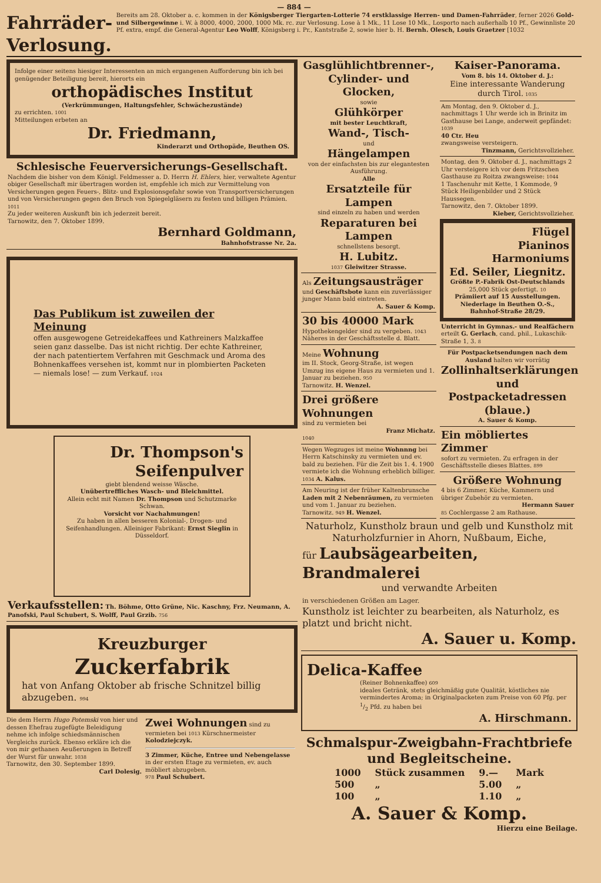— 884 —
Fahrräder-Verlosung.
Bereits am 28. Oktober a. c. kommen in der Königsberger Tiergarten-Lotterie 74 erstklassige Herren- und Damen-Fahrräder, ferner 2026 Gold- und Silbergewinne i. W. à 8000, 4000, 2000, 1000 Mk. rc. zur Verlosung. Lose à 1 Mk., 11 Lose 10 Mk., Losporto nach außerhalb 10 Pf., Gewinnliste 20 Pf. extra, empf. die General-Agentur Leo Wolff, Königsberg i. Pr., Kantstraße 2, sowie hier b. H. Bernh. Olesch, Louis Graetzer [1032
Infolge einer seitens hiesiger Interessenten an mich ergangenen Aufforderung bin ich bei genügender Beteiligung bereit, hierorts ein
orthopädisches Institut
(Verkrümmungen, Haltungsfehler, Schwächezustände)
zu errichten. 1001
Mitteilungen erbeten an
Dr. Friedmann,
Kinderarzt und Orthopäde, Beuthen OS.
Schlesische Feuerversicherungs-Gesellschaft.
Nachdem die bisher von dem Königl. Feldmesser a. D. Herrn H. Ehlers, hier, verwaltete Agentur obiger Gesellschaft mir übertragen worden ist, empfehle ich mich zur Vermittelung von Versicherungen gegen Feuers-, Blitz- und Explosionsgefahr sowie von Transportversicherungen und von Versicherungen gegen den Bruch von Spiegelgläsern zu festen und billigen Prämien. 1011
Zu jeder weiteren Auskunft bin ich jederzeit bereit.
Tarnowitz, den 7. Oktober 1899.
Bernhard Goldmann,
Bahnhofstrasse Nr. 2a.
Das Publikum ist zuweilen der Meinung
offen ausgewogene Getreidekaffees und Kathreiners Malzkaffee seien ganz dasselbe. Das ist nicht richtig. Der echte Kathreiner, der nach patentiertem Verfahren mit Geschmack und Aroma des Bohnenkaffees versehen ist, kommt nur in plombierten Packeten — niemals lose! — zum Verkauf. 1024
Dr. Thompson's Seifenpulver
giebt blendend weisse Wäsche.
Unübertreffliches Wasch- und Bleichmittel.
Allein echt mit Namen Dr. Thompson und Schutzmarke Schwan.
Vorsicht vor Nachahmungen!
Zu haben in allen besseren Kolonial-, Drogen- und Seifenhandlungen. Alleiniger Fabrikant: Ernst Sieglin in Düsseldorf.
Verkaufsstellen: Th. Böhme, Otto Grüne, Nic. Kaschny, Frz. Neumann, A. Panofski, Paul Schubert, S. Wolff, Paul Grzib. 756
Kreuzburger
Zuckerfabrik
hat von Anfang Oktober ab frische Schnitzel billig abzugeben. 994
Die dem Herrn Hugo Potemski von hier und dessen Ehefrau zugefügte Beleidigung nehme ich infolge schiedsmännischen Vergleichs zurück. Ebenso erkläre ich die von mir gethanen Aeußerungen in Betreff der Wurst für unwahr. 1038
Tarnowitz, den 30. September 1899.
Carl Dolesig.
Zwei Wohnungen sind zu vermieten bei 1013 Kürschnermeister Kolodziejczyk.
3 Zimmer, Küche, Entree und Nebengelasse in der ersten Etage zu vermieten, ev. auch möbliert abzugeben.
978 Paul Schubert.
Gasglühlichtbrenner-, Cylinder- und Glocken,
sowie
Glühkörper
mit bester Leuchtkraft,
Wand-, Tisch-
und
Hängelampen
von der einfachsten bis zur elegantesten Ausführung.
Alle
Ersatzteile für Lampen
sind einzeln zu haben und werden
Reparaturen bei Lampen
schnellstens besorgt.
H. Lubitz.
1037 Gleiwitzer Strasse.
Als Zeitungsausträger und Geschäftsbote kann ein zuverlässiger junger Mann bald eintreten.
A. Sauer & Komp.
30 bis 40000 Mark
Hypothekengelder sind zu vergeben. 1043
Näheres in der Geschäftsstelle d. Blatt.
Meine Wohnung
im II. Stock, Georg-Straße, ist wegen Umzug ins eigene Haus zu vermieten und 1. Januar zu beziehen. 950
Tarnowitz. H. Wenzel.
Drei größere Wohnungen
sind zu vermieten bei
Franz Michatz.
1040
Wegen Wegzuges ist meine Wohnnng bei Herrn Katschinsky zu vermieten und ev. bald zu beziehen. Für die Zeit bis 1. 4. 1900 vermiete ich die Wohnung erheblich billiger.
1034 A. Kalus.
Am Neuring ist der früher Kaltenbrunsche Laden mit 2 Nebenräumen, zu vermieten und vom 1. Januar zu beziehen.
Tarnowitz. 949 H. Wenzel.
Kaiser-Panorama.
Vom 8. bis 14. Oktober d. J.:
Eine interessante Wanderung durch Tirol. 1035
Am Montag, den 9. Oktober d. J., nachmittags 1 Uhr werde ich in Brinitz im Gasthause bei Lange, anderweit gepfändet: 1039
40 Ctr. Heu
zwangsweise versteigern.
Tinzmann, Gerichtsvollzieher.
Montag, den 9. Oktober d. J., nachmittags 2 Uhr versteigere ich vor dem Fritzschen Gasthause zu Roitza zwangsweise: 1044
1 Taschenuhr mit Kette, 1 Kommode, 9 Stück Heiligenbilder und 2 Stück Haussegen.
Tarnowitz, den 7. Oktober 1899.
Kieber, Gerichtsvollzieher.
Flügel
Pianinos
Harmoniums
Ed. Seiler, Liegnitz.
Größte P.-Fabrik Ost-Deutschlands
25,000 Stück gefertigt. 10
Prämiiert auf 15 Ausstellungen.
Niederlage in Beuthen O.-S., Bahnhof-Straße 28/29.
Unterricht in Gymnas.- und Realfächern erteilt G. Gerlach, cand. phil., Lukaschik-Straße 1, 3. 8
Für Postpacketsendungen nach dem Ausland halten wir vorrätig
Zollinhaltserklärungen und Postpacketadressen (blaue.)
A. Sauer & Komp.
Ein möbliertes Zimmer
sofort zu vermieten. Zu erfragen in der Geschäftsstelle dieses Blattes. 899
Größere Wohnung
4 bis 6 Zimmer, Küche, Kammern und übriger Zubehör zu vermieten.
Hermann Sauer
85 Cochlergasse 2 am Rathause.
Naturholz, Kunstholz braun und gelb und Kunstholz mit Naturholzfurnier in Ahorn, Nußbaum, Eiche,
für Laubsägearbeiten, Brandmalerei
und verwandte Arbeiten
in verschiedenen Größen am Lager.
Kunstholz ist leichter zu bearbeiten, als Naturholz, es platzt und bricht nicht.
A. Sauer u. Komp.
Delica-Kaffee
(Reiner Bohnenkaffee) 609
ideales Getränk, stets gleichmäßig gute Qualität, köstliches nie vermindertes Aroma; in Originalpacketen zum Preise von 60 Pfg. per 1/2 Pfd. zu haben bei
A. Hirschmann.
Schmalspur-Zweigbahn-Frachtbriefe und Begleitscheine.
| 1000 | Stück zusammen | 9.— | Mark |
| 500 | „ | 5.00 | „ |
| 100 | „ | 1.10 | „ |
A. Sauer & Komp.
Hierzu eine Beilage.